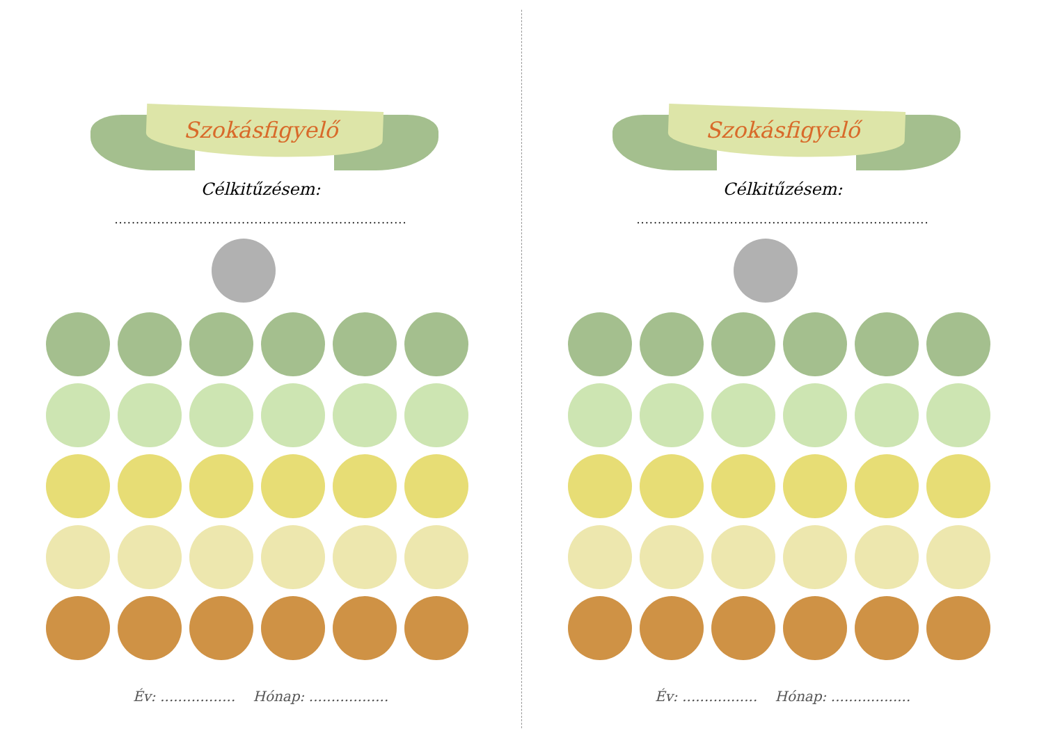Szokásfigyelő
Célkitűzésem:
.....................................................................
Év: ................. Hónap: ..................
Szokásfigyelő
Célkitűzésem:
.....................................................................
Év: ................. Hónap: ..................